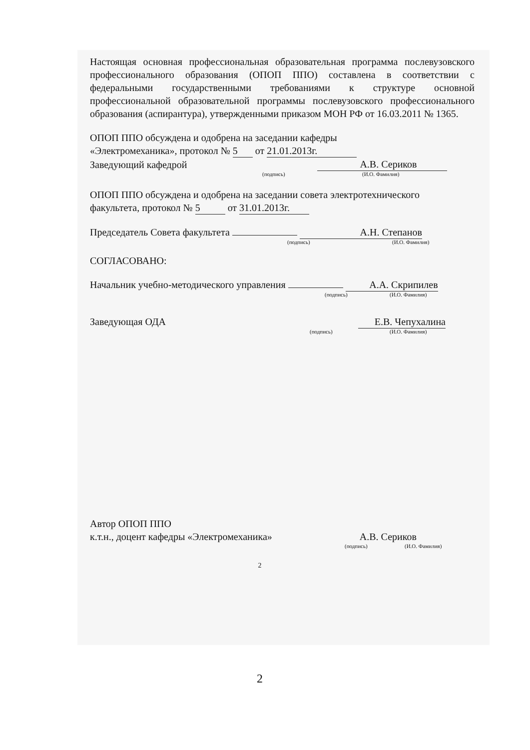Настоящая основная профессиональная образовательная программа послевузовского профессионального образования (ОПОП ППО) составлена в соответствии с федеральными государственными требованиями к структуре основной профессиональной образовательной программы послевузовского профессионального образования (аспирантура), утвержденными приказом МОН РФ от 16.03.2011 № 1365.
ОПОП ППО обсуждена и одобрена на заседании кафедры
«Электромеханика», протокол № 5 от 21.01.2013г.
Заведующий кафедрой А.В. Сериков
(подпись) (И.О. Фамилия)
ОПОП ППО обсуждена и одобрена на заседании совета электротехнического
факультета, протокол № 5 от 31.01.2013г.
Председатель Совета факультета А.Н. Степанов
(подпись) (И.О. Фамилия)
СОГЛАСОВАНО:
Начальник учебно-методического управления А.А. Скрипилев
(подпись) (И.О. Фамилия)
Заведующая ОДА Е.В. Чепухалина
(подпись) (И.О. Фамилия)
Автор ОПОП ППО
к.т.н., доцент кафедры «Электромеханика» А.В. Сериков
(подпись) (И.О. Фамилия)
2
2